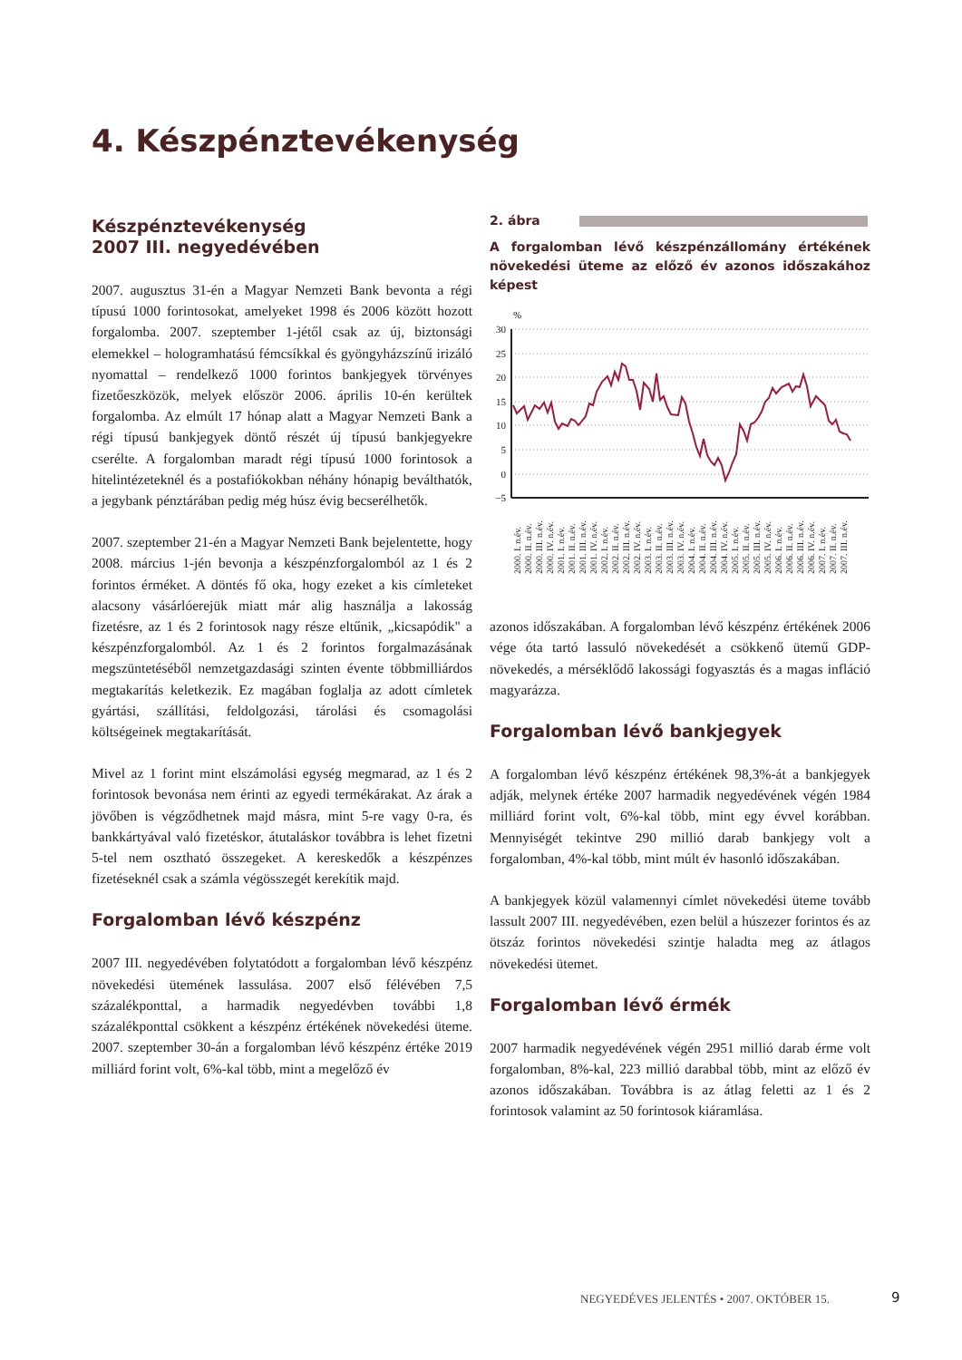4. Készpénztevékenység
Készpénztevékenység
2007 III. negyedévében
2007. augusztus 31-én a Magyar Nemzeti Bank bevonta a régi típusú 1000 forintosokat, amelyeket 1998 és 2006 között hozott forgalomba. 2007. szeptember 1-jétől csak az új, biztonsági elemekkel – hologramhatású fémcsíkkal és gyöngyházszínű irizáló nyomattal – rendelkező 1000 forintos bankjegyek törvényes fizetőeszközök, melyek először 2006. április 10-én kerültek forgalomba. Az elmúlt 17 hónap alatt a Magyar Nemzeti Bank a régi típusú bankjegyek döntő részét új típusú bankjegyekre cserélte. A forgalomban maradt régi típusú 1000 forintosok a hitelintézeteknél és a postafiókokban néhány hónapig beválthatók, a jegybank pénztárában pedig még húsz évig becserélhetők.
2007. szeptember 21-én a Magyar Nemzeti Bank bejelentette, hogy 2008. március 1-jén bevonja a készpénzforgalomból az 1 és 2 forintos érméket. A döntés fő oka, hogy ezeket a kis címleteket alacsony vásárlóerejük miatt már alig használja a lakosság fizetésre, az 1 és 2 forintosok nagy része eltűnik, „kicsapódik" a készpénzforgalomból. Az 1 és 2 forintos forgalmazásának megszüntetéséből nemzetgazdasági szinten évente többmilliárdos megtakarítás keletkezik. Ez magában foglalja az adott címletek gyártási, szállítási, feldolgozási, tárolási és csomagolási költségeinek megtakarítását.
Mivel az 1 forint mint elszámolási egység megmarad, az 1 és 2 forintosok bevonása nem érinti az egyedi termékárakat. Az árak a jövőben is végződhetnek majd másra, mint 5-re vagy 0-ra, és bankkártyával való fizetéskor, átutaláskor továbbra is lehet fizetni 5-tel nem osztható összegeket. A kereskedők a készpénzes fizetéseknél csak a számla végösszegét kerekítik majd.
Forgalomban lévő készpénz
2007 III. negyedévében folytatódott a forgalomban lévő készpénz növekedési ütemének lassulása. 2007 első félévében 7,5 százalékponttal, a harmadik negyedévben további 1,8 százalékponttal csökkent a készpénz értékének növekedési üteme. 2007. szeptember 30-án a forgalomban lévő készpénz értéke 2019 milliárd forint volt, 6%-kal több, mint a megelőző év
2. ábra
A forgalomban lévő készpénzállomány értékének növekedési üteme az előző év azonos időszakához képest
%
30
25
20
15
10
5
0
−5
2000. I. n.év.
2000. II. n.év.
2000. III. n.év.
2000. IV. n.év.
2001. I. n.év.
2001. II. n.év.
2001. III. n.év.
2001. IV. n.év.
2002. I. n.év.
2002. II. n.év.
2002. III. n.év.
2002. IV. n.év.
2003. I. n.év.
2003. II. n.év.
2003. III. n.év.
2003. IV. n.év.
2004. I. n.év.
2004. II. n.év.
2004. III. n.év.
2004. IV. n.év.
2005. I. n.év.
2005. II. n.év.
2005. III. n.év.
2005. IV. n.év.
2006. I. n.év.
2006. II. n.év.
2006. III. n.év.
2006. IV. n.év.
2007. I. n.év.
2007. II. n.év.
2007. III. n.év.
azonos időszakában. A forgalomban lévő készpénz értékének 2006 vége óta tartó lassuló növekedését a csökkenő ütemű GDP-növekedés, a mérséklődő lakossági fogyasztás és a magas infláció magyarázza.
Forgalomban lévő bankjegyek
A forgalomban lévő készpénz értékének 98,3%-át a bankjegyek adják, melynek értéke 2007 harmadik negyedévének végén 1984 milliárd forint volt, 6%-kal több, mint egy évvel korábban. Mennyiségét tekintve 290 millió darab bankjegy volt a forgalomban, 4%-kal több, mint múlt év hasonló időszakában.
A bankjegyek közül valamennyi címlet növekedési üteme tovább lassult 2007 III. negyedévében, ezen belül a húszezer forintos és az ötszáz forintos növekedési szintje haladta meg az átlagos növekedési ütemet.
Forgalomban lévő érmék
2007 harmadik negyedévének végén 2951 millió darab érme volt forgalomban, 8%-kal, 223 millió darabbal több, mint az előző év azonos időszakában. Továbbra is az átlag feletti az 1 és 2 forintosok valamint az 50 forintosok kiáramlása.
NEGYEDÉVES JELENTÉS • 2007. OKTÓBER 15.
9